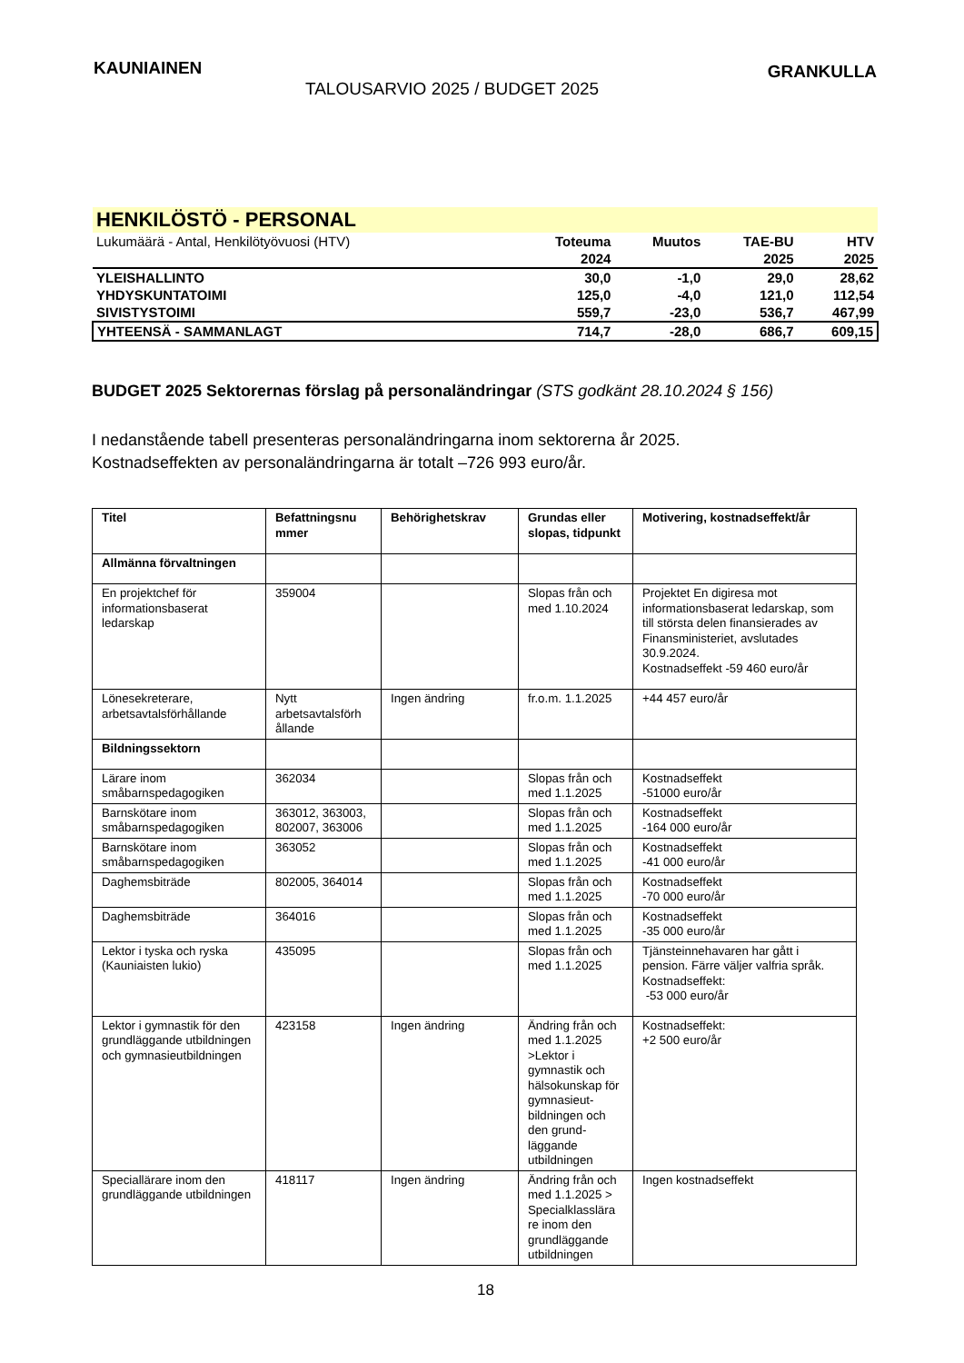KAUNIAINEN
TALOUSARVIO 2025 / BUDGET 2025
GRANKULLA
| HENKILÖSTÖ - PERSONAL | | | | |
| Lukumäärä - Antal, Henkilötyövuosi (HTV) | Toteuma | Muutos | TAE-BU | HTV |
| | 2024 | | 2025 | 2025 |
| YLEISHALLINTO | 30,0 | -1,0 | 29,0 | 28,62 |
| YHDYSKUNTATOIMI | 125,0 | -4,0 | 121,0 | 112,54 |
| SIVISTYSTOIMI | 559,7 | -23,0 | 536,7 | 467,99 |
| YHTEENSÄ - SAMMANLAGT | 714,7 | -28,0 | 686,7 | 609,15 |
BUDGET 2025 Sektorernas förslag på personaländringar (STS godkänt 28.10.2024 § 156)
I nedanstående tabell presenteras personaländringarna inom sektorerna år 2025.
Kostnadseffekten av personaländringarna är totalt –726 993 euro/år.
| Titel | Befattningsnu mmer | Behörighetskrav | Grundas eller slopas, tidpunkt | Motivering, kostnadseffekt/år |
| --- | --- | --- | --- | --- |
| Allmänna förvaltningen | | | | |
| En projektchef för informationsbaserat ledarskap | 359004 | | Slopas från och med 1.10.2024 | Projektet En digiresa mot informationsbaserat ledarskap, som till största delen finansierades av Finansministeriet, avslutades 30.9.2024. Kostnadseffekt -59 460 euro/år |
| Lönesekreterare, arbetsavtalsförhållande | Nytt arbetsavtalsförh ållande | Ingen ändring | fr.o.m. 1.1.2025 | +44 457 euro/år |
| Bildningssektorn | | | | |
| Lärare inom småbarnspedagogiken | 362034 | | Slopas från och med 1.1.2025 | Kostnadseffekt -51000 euro/år |
| Barnskötare inom småbarnspedagogiken | 363012, 363003, 802007, 363006 | | Slopas från och med 1.1.2025 | Kostnadseffekt -164 000 euro/år |
| Barnskötare inom småbarnspedagogiken | 363052 | | Slopas från och med 1.1.2025 | Kostnadseffekt -41 000 euro/år |
| Daghemsbiträde | 802005, 364014 | | Slopas från och med 1.1.2025 | Kostnadseffekt -70 000 euro/år |
| Daghemsbiträde | 364016 | | Slopas från och med 1.1.2025 | Kostnadseffekt -35 000 euro/år |
| Lektor i tyska och ryska (Kauniaisten lukio) | 435095 | | Slopas från och med 1.1.2025 | Tjänsteinnehavaren har gått i pension. Färre väljer valfria språk. Kostnadseffekt: -53 000 euro/år |
| Lektor i gymnastik för den grundläggande utbildningen och gymnasieutbildningen | 423158 | Ingen ändring | Ändring från och med 1.1.2025 >Lektor i gymnastik och hälsokunskap för gymnasieut-bildningen och den grund-läggande utbildningen | Kostnadseffekt: +2 500 euro/år |
| Speciallärare inom den grundläggande utbildningen | 418117 | Ingen ändring | Ändring från och med 1.1.2025 > Specialklasslära re inom den grundläggande utbildningen | Ingen kostnadseffekt |
18